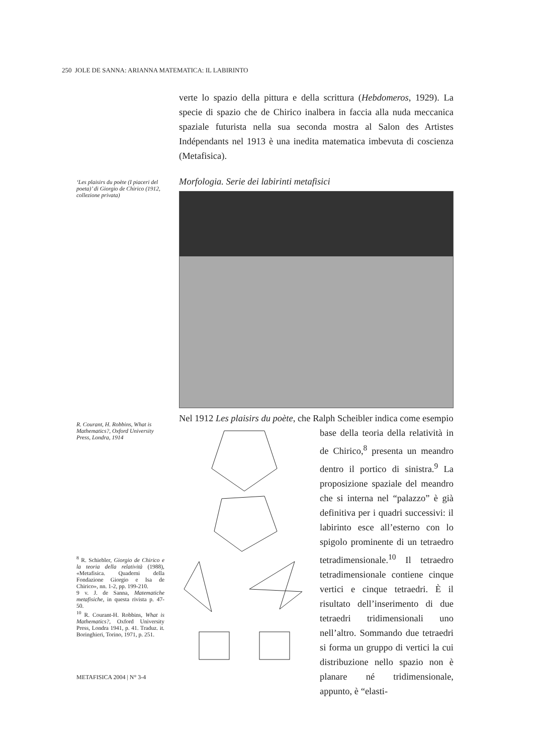250 JOLE DE SANNA: ARIANNA MATEMATICA: IL LABIRINTO
verte lo spazio della pittura e della scrittura (Hebdomeros, 1929). La specie di spazio che de Chirico inalbera in faccia alla nuda meccanica spaziale futurista nella sua seconda mostra al Salon des Artistes Indépendants nel 1913 è una inedita matematica imbevuta di coscienza (Metafisica).
Morfologia. Serie dei labirinti metafisici
Nel 1912 Les plaisirs du poète, che Ralph Scheibler indica come esempio
base della teoria della relatività in de Chirico,<sup>8</sup> presenta un meandro dentro il portico di sinistra.<sup>9</sup> La proposizione spaziale del meandro che si interna nel “palazzo” è già definitiva per i quadri successivi: il labirinto esce all’esterno con lo spigolo prominente di un tetraedro tetradimensionale.<sup>10</sup> Il tetraedro tetradimensionale contiene cinque vertici e cinque tetraedri. È il risultato dell’inserimento di due tetraedri tridimensionali uno nell’altro. Sommando due tetraedri si forma un gruppo di vertici la cui distribuzione nello spazio non è planare né tridimensionale, appunto, è “elasti-
‘Les plaisirs du poète (I piaceri del poeta)’ di Giorgio de Chirico (1912, collezione privata)
R. Courant, H. Robbins, What is Mathematics?, Oxford University Press, Londra, 1914
<sup>8</sup> R. Schiebler, Giorgio de Chirico e la teoria della relatività (1988), «Metafisica. Quaderni della Fondazione Giorgio e Isa de Chirico», nn. 1-2, pp. 199-210.
9 v. J. de Sanna, Matematiche metafisiche, in questa rivista p. 47-50.
<sup>10</sup> R. Courant-H. Robbins, What is Mathematics?, Oxford University Press, Londra 1941, p. 41. Traduz. it. Boringhieri, Torino, 1971, p. 251.
METAFISICA 2004 | N° 3-4